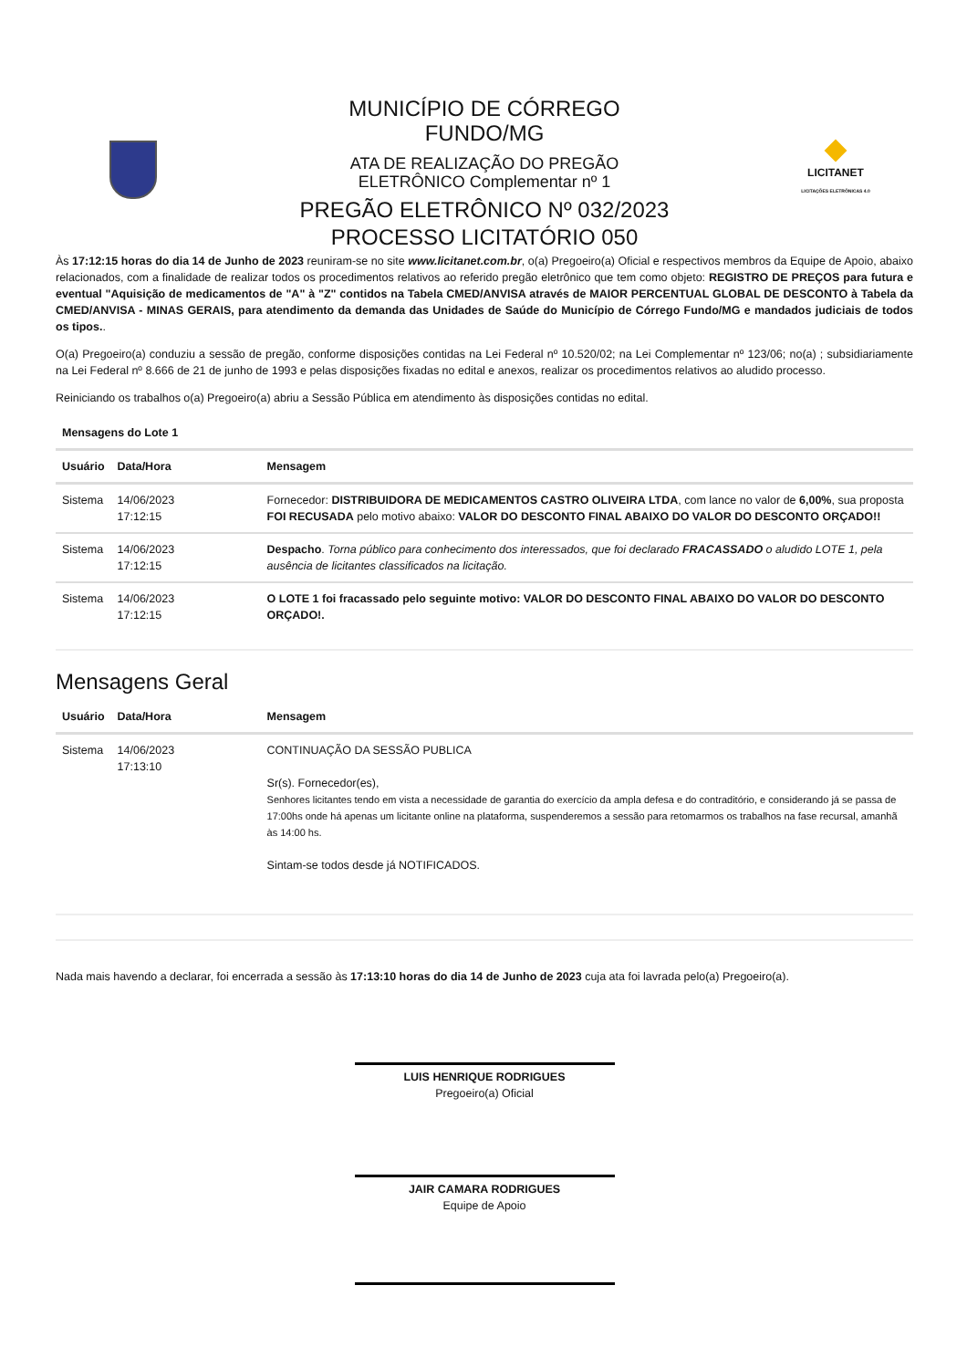MUNICÍPIO DE CÓRREGO
FUNDO/MG
ATA DE REALIZAÇÃO DO PREGÃO
ELETRÔNICO Complementar nº 1
PREGÃO ELETRÔNICO Nº 032/2023
PROCESSO LICITATÓRIO 050
LICITANET
LICITAÇÕES ELETRÔNICAS 4.0
Às 17:12:15 horas do dia 14 de Junho de 2023 reuniram-se no site www.licitanet.com.br, o(a) Pregoeiro(a) Oficial e respectivos membros da Equipe de Apoio, abaixo relacionados, com a finalidade de realizar todos os procedimentos relativos ao referido pregão eletrônico que tem como objeto: REGISTRO DE PREÇOS para futura e eventual "Aquisição de medicamentos de "A" à "Z" contidos na Tabela CMED/ANVISA através de MAIOR PERCENTUAL GLOBAL DE DESCONTO à Tabela da CMED/ANVISA - MINAS GERAIS, para atendimento da demanda das Unidades de Saúde do Município de Córrego Fundo/MG e mandados judiciais de todos os tipos..
O(a) Pregoeiro(a) conduziu a sessão de pregão, conforme disposições contidas na Lei Federal nº 10.520/02; na Lei Complementar nº 123/06; no(a) ; subsidiariamente na Lei Federal nº 8.666 de 21 de junho de 1993 e pelas disposições fixadas no edital e anexos, realizar os procedimentos relativos ao aludido processo.
Reiniciando os trabalhos o(a) Pregoeiro(a) abriu a Sessão Pública em atendimento às disposições contidas no edital.
Mensagens do Lote 1
| Usuário | Data/Hora | Mensagem |
| --- | --- | --- |
| Sistema | 14/06/2023 17:12:15 | Fornecedor: DISTRIBUIDORA DE MEDICAMENTOS CASTRO OLIVEIRA LTDA , com lance no valor de 6,00% , sua proposta FOI RECUSADA pelo motivo abaixo: VALOR DO DESCONTO FINAL ABAIXO DO VALOR DO DESCONTO ORÇADO!! |
| Sistema | 14/06/2023 17:12:15 | Despacho . Torna público para conhecimento dos interessados, que foi declarado FRACASSADO o aludido LOTE 1, pela ausência de licitantes classificados na licitação. |
| Sistema | 14/06/2023 17:12:15 | O LOTE 1 foi fracassado pelo seguinte motivo: VALOR DO DESCONTO FINAL ABAIXO DO VALOR DO DESCONTO ORÇADO!. |
Mensagens Geral
| Usuário | Data/Hora | Mensagem |
| --- | --- | --- |
| Sistema | 14/06/2023 17:13:10 | CONTINUAÇÃO DA SESSÃO PUBLICA Sr(s). Fornecedor(es), Senhores licitantes tendo em vista a necessidade de garantia do exercício da ampla defesa e do contraditório, e considerando já se passa de 17:00hs onde há apenas um licitante online na plataforma, suspenderemos a sessão para retomarmos os trabalhos na fase recursal, amanhã às 14:00 hs. Sintam-se todos desde já NOTIFICADOS. |
Nada mais havendo a declarar, foi encerrada a sessão às 17:13:10 horas do dia 14 de Junho de 2023 cuja ata foi lavrada pelo(a) Pregoeiro(a).
LUIS HENRIQUE RODRIGUES
Pregoeiro(a) Oficial
JAIR CAMARA RODRIGUES
Equipe de Apoio